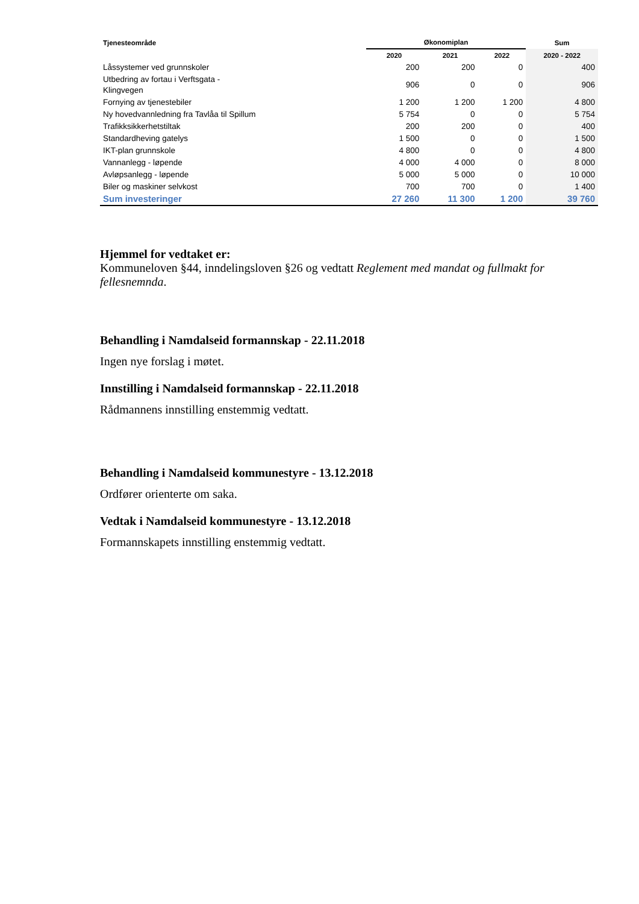| Tjenesteområde | Økonomiplan | | | Sum |
| --- | --- | --- | --- | --- |
| | 2020 | 2021 | 2022 | 2020 - 2022 |
| Låssystemer ved grunnskoler | 200 | 200 | 0 | 400 |
| Utbedring av fortau i Verftsgata - Klingvegen | 906 | 0 | 0 | 906 |
| Fornying av tjenestebiler | 1 200 | 1 200 | 1 200 | 4 800 |
| Ny hovedvannledning fra Tavlåa til Spillum | 5 754 | 0 | 0 | 5 754 |
| Trafikksikkerhetstiltak | 200 | 200 | 0 | 400 |
| Standardheving gatelys | 1 500 | 0 | 0 | 1 500 |
| IKT-plan grunnskole | 4 800 | 0 | 0 | 4 800 |
| Vannanlegg - løpende | 4 000 | 4 000 | 0 | 8 000 |
| Avløpsanlegg - løpende | 5 000 | 5 000 | 0 | 10 000 |
| Biler og maskiner selvkost | 700 | 700 | 0 | 1 400 |
| Sum investeringer | 27 260 | 11 300 | 1 200 | 39 760 |
Hjemmel for vedtaket er:
Kommuneloven §44, inndelingsloven §26 og vedtatt Reglement med mandat og fullmakt for fellesnemnda.
Behandling i Namdalseid formannskap - 22.11.2018
Ingen nye forslag i møtet.
Innstilling i Namdalseid formannskap - 22.11.2018
Rådmannens innstilling enstemmig vedtatt.
Behandling i Namdalseid kommunestyre - 13.12.2018
Ordfører orienterte om saka.
Vedtak i Namdalseid kommunestyre - 13.12.2018
Formannskapets innstilling enstemmig vedtatt.